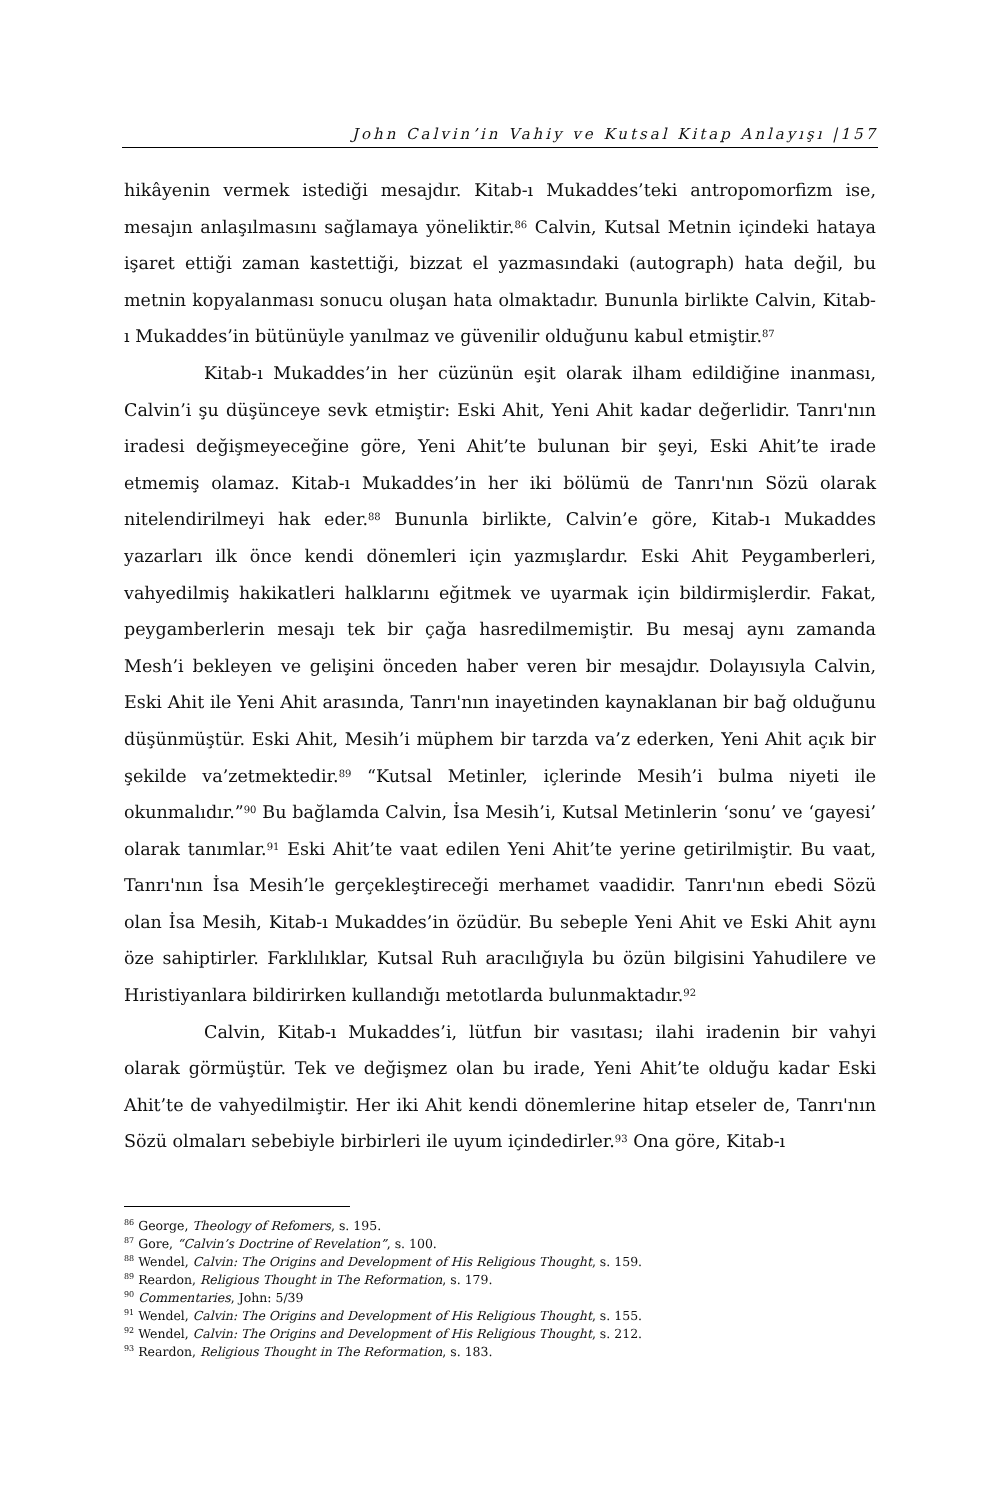John Calvin’in Vahiy ve Kutsal Kitap Anlayışı |157
hikâyenin vermek istediği mesajdır. Kitab-ı Mukaddes’teki antropomorfizm ise, mesajın anlaşılmasını sağlamaya yöneliktir.<sup>86</sup> Calvin, Kutsal Metnin içindeki hataya işaret ettiği zaman kastettiği, bizzat el yazmasındaki (autograph) hata değil, bu metnin kopyalanması sonucu oluşan hata olmaktadır. Bununla birlikte Calvin, Kitab-ı Mukaddes’in bütünüyle yanılmaz ve güvenilir olduğunu kabul etmiştir.<sup>87</sup>
Kitab-ı Mukaddes’in her cüzünün eşit olarak ilham edildiğine inanması, Calvin’i şu düşünceye sevk etmiştir: Eski Ahit, Yeni Ahit kadar değerlidir. Tanrı'nın iradesi değişmeyeceğine göre, Yeni Ahit’te bulunan bir şeyi, Eski Ahit’te irade etmemiş olamaz. Kitab-ı Mukaddes’in her iki bölümü de Tanrı'nın Sözü olarak nitelendirilmeyi hak eder.<sup>88</sup> Bununla birlikte, Calvin’e göre, Kitab-ı Mukaddes yazarları ilk önce kendi dönemleri için yazmışlardır. Eski Ahit Peygamberleri, vahyedilmiş hakikatleri halklarını eğitmek ve uyarmak için bildirmişlerdir. Fakat, peygamberlerin mesajı tek bir çağa hasredilmemiştir. Bu mesaj aynı zamanda Mesh’i bekleyen ve gelişini önceden haber veren bir mesajdır. Dolayısıyla Calvin, Eski Ahit ile Yeni Ahit arasında, Tanrı'nın inayetinden kaynaklanan bir bağ olduğunu düşünmüştür. Eski Ahit, Mesih’i müphem bir tarzda va’z ederken, Yeni Ahit açık bir şekilde va’zetmektedir.<sup>89</sup> “Kutsal Metinler, içlerinde Mesih’i bulma niyeti ile okunmalıdır.”<sup>90</sup> Bu bağlamda Calvin, İsa Mesih’i, Kutsal Metinlerin ‘sonu’ ve ‘gayesi’ olarak tanımlar.<sup>91</sup> Eski Ahit’te vaat edilen Yeni Ahit’te yerine getirilmiştir. Bu vaat, Tanrı'nın İsa Mesih’le gerçekleştireceği merhamet vaadidir. Tanrı'nın ebedi Sözü olan İsa Mesih, Kitab-ı Mukaddes’in özüdür. Bu sebeple Yeni Ahit ve Eski Ahit aynı öze sahiptirler. Farklılıklar, Kutsal Ruh aracılığıyla bu özün bilgisini Yahudilere ve Hıristiyanlara bildirirken kullandığı metotlarda bulunmaktadır.<sup>92</sup>
Calvin, Kitab-ı Mukaddes’i, lütfun bir vasıtası; ilahi iradenin bir vahyi olarak görmüştür. Tek ve değişmez olan bu irade, Yeni Ahit’te olduğu kadar Eski Ahit’te de vahyedilmiştir. Her iki Ahit kendi dönemlerine hitap etseler de, Tanrı'nın Sözü olmaları sebebiyle birbirleri ile uyum içindedirler.<sup>93</sup> Ona göre, Kitab-ı
<sup>86</sup> George, Theology of Refomers, s. 195.
<sup>87</sup> Gore, “Calvin’s Doctrine of Revelation”, s. 100.
<sup>88</sup> Wendel, Calvin: The Origins and Development of His Religious Thought, s. 159.
<sup>89</sup> Reardon, Religious Thought in The Reformation, s. 179.
<sup>90</sup> Commentaries, John: 5/39
<sup>91</sup> Wendel, Calvin: The Origins and Development of His Religious Thought, s. 155.
<sup>92</sup> Wendel, Calvin: The Origins and Development of His Religious Thought, s. 212.
<sup>93</sup> Reardon, Religious Thought in The Reformation, s. 183.